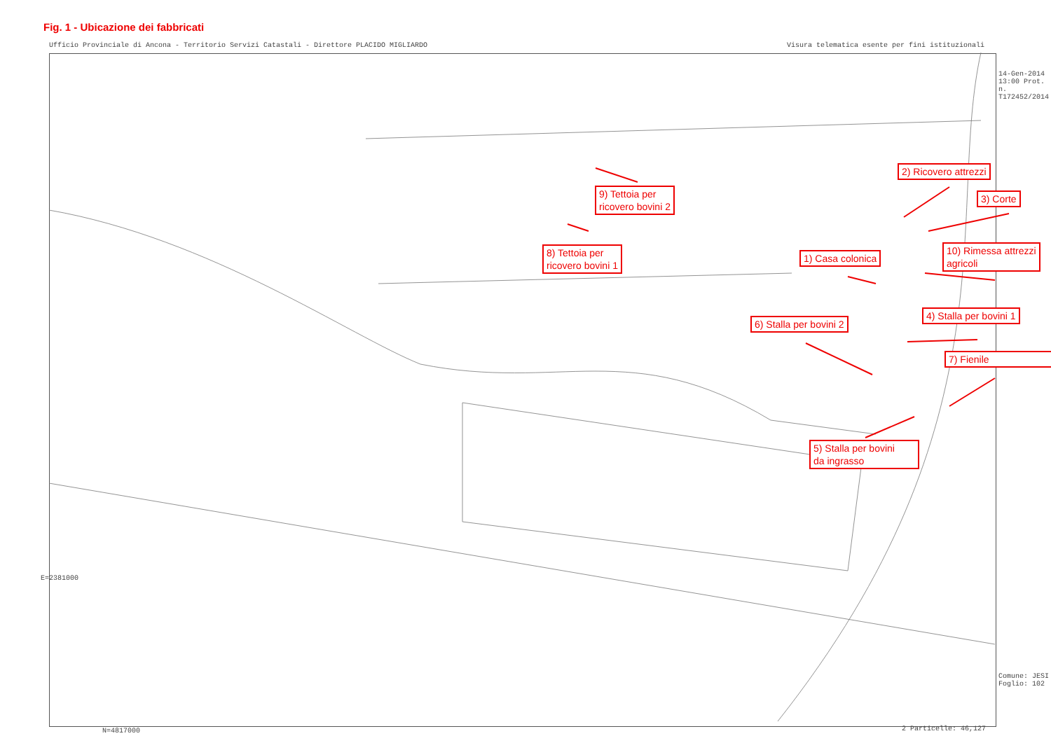Fig. 1 - Ubicazione dei fabbricati
Ufficio Provinciale di Ancona - Territorio Servizi Catastali - Direttore PLACIDO MIGLIARDO Visura telematica esente per fini istituzionali
2) Ricovero attrezzi
3) Corte
9) Tettoia per
ricovero bovini 2
8) Tettoia per
ricovero bovini 1
1) Casa colonica
10) Rimessa attrezzi
agricoli
4) Stalla per bovini 1
6) Stalla per bovini 2
7) Fienile
5) Stalla per bovini
da ingrasso
N=4817000 2 Particelle: 46,127
E=2381000
Comune: JESI Foglio: 102
14-Gen-2014 13:00 Prot. n. T172452/2014